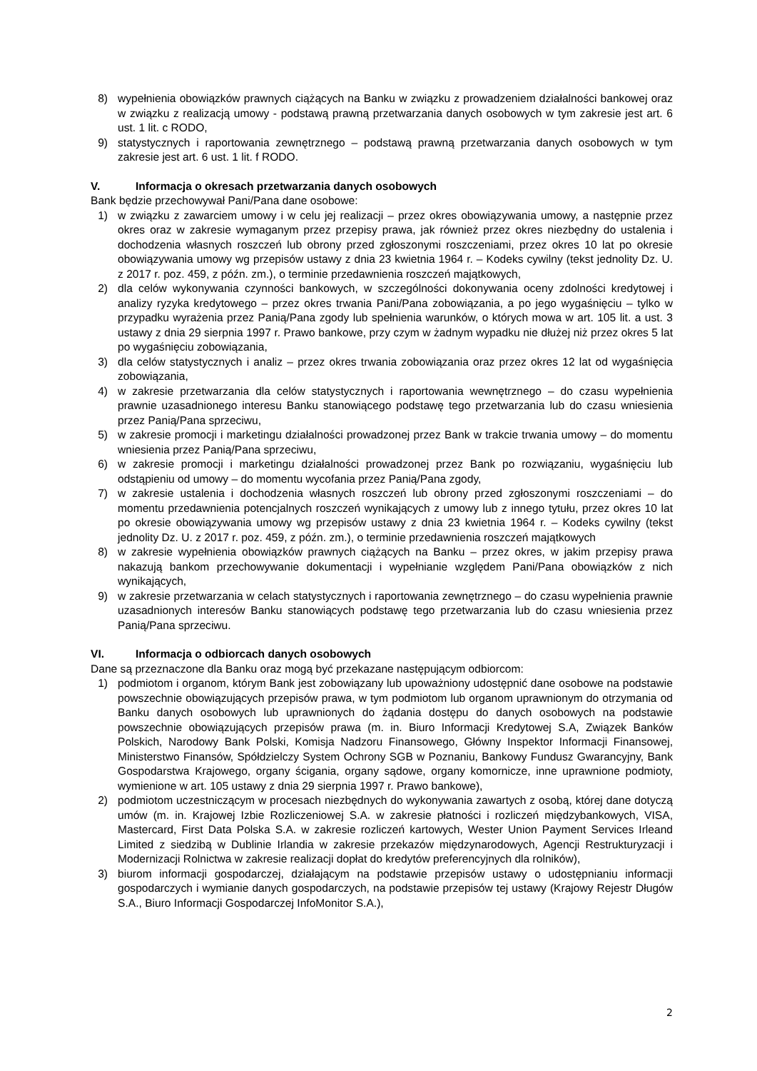8) wypełnienia obowiązków prawnych ciążących na Banku w związku z prowadzeniem działalności bankowej oraz w związku z realizacją umowy - podstawą prawną przetwarzania danych osobowych w tym zakresie jest art. 6 ust. 1 lit. c RODO,
9) statystycznych i raportowania zewnętrznego – podstawą prawną przetwarzania danych osobowych w tym zakresie jest art. 6 ust. 1 lit. f RODO.
V. Informacja o okresach przetwarzania danych osobowych
Bank będzie przechowywał Pani/Pana dane osobowe:
1) w związku z zawarciem umowy i w celu jej realizacji – przez okres obowiązywania umowy, a następnie przez okres oraz w zakresie wymaganym przez przepisy prawa, jak również przez okres niezbędny do ustalenia i dochodzenia własnych roszczeń lub obrony przed zgłoszonymi roszczeniami, przez okres 10 lat po okresie obowiązywania umowy wg przepisów ustawy z dnia 23 kwietnia 1964 r. – Kodeks cywilny (tekst jednolity Dz. U. z 2017 r. poz. 459, z późn. zm.), o terminie przedawnienia roszczeń majątkowych,
2) dla celów wykonywania czynności bankowych, w szczególności dokonywania oceny zdolności kredytowej i analizy ryzyka kredytowego – przez okres trwania Pani/Pana zobowiązania, a po jego wygaśnięciu – tylko w przypadku wyrażenia przez Panią/Pana zgody lub spełnienia warunków, o których mowa w art. 105 lit. a ust. 3 ustawy z dnia 29 sierpnia 1997 r. Prawo bankowe, przy czym w żadnym wypadku nie dłużej niż przez okres 5 lat po wygaśnięciu zobowiązania,
3) dla celów statystycznych i analiz – przez okres trwania zobowiązania oraz przez okres 12 lat od wygaśnięcia zobowiązania,
4) w zakresie przetwarzania dla celów statystycznych i raportowania wewnętrznego – do czasu wypełnienia prawnie uzasadnionego interesu Banku stanowiącego podstawę tego przetwarzania lub do czasu wniesienia przez Panią/Pana sprzeciwu,
5) w zakresie promocji i marketingu działalności prowadzonej przez Bank w trakcie trwania umowy – do momentu wniesienia przez Panią/Pana sprzeciwu,
6) w zakresie promocji i marketingu działalności prowadzonej przez Bank po rozwiązaniu, wygaśnięciu lub odstąpieniu od umowy – do momentu wycofania przez Panią/Pana zgody,
7) w zakresie ustalenia i dochodzenia własnych roszczeń lub obrony przed zgłoszonymi roszczeniami – do momentu przedawnienia potencjalnych roszczeń wynikających z umowy lub z innego tytułu, przez okres 10 lat po okresie obowiązywania umowy wg przepisów ustawy z dnia 23 kwietnia 1964 r. – Kodeks cywilny (tekst jednolity Dz. U. z 2017 r. poz. 459, z późn. zm.), o terminie przedawnienia roszczeń majątkowych
8) w zakresie wypełnienia obowiązków prawnych ciążących na Banku – przez okres, w jakim przepisy prawa nakazują bankom przechowywanie dokumentacji i wypełnianie względem Pani/Pana obowiązków z nich wynikających,
9) w zakresie przetwarzania w celach statystycznych i raportowania zewnętrznego – do czasu wypełnienia prawnie uzasadnionych interesów Banku stanowiących podstawę tego przetwarzania lub do czasu wniesienia przez Panią/Pana sprzeciwu.
VI. Informacja o odbiorcach danych osobowych
Dane są przeznaczone dla Banku oraz mogą być przekazane następującym odbiorcom:
1) podmiotom i organom, którym Bank jest zobowiązany lub upoważniony udostępnić dane osobowe na podstawie powszechnie obowiązujących przepisów prawa, w tym podmiotom lub organom uprawnionym do otrzymania od Banku danych osobowych lub uprawnionych do żądania dostępu do danych osobowych na podstawie powszechnie obowiązujących przepisów prawa (m. in. Biuro Informacji Kredytowej S.A, Związek Banków Polskich, Narodowy Bank Polski, Komisja Nadzoru Finansowego, Główny Inspektor Informacji Finansowej, Ministerstwo Finansów, Spółdzielczy System Ochrony SGB w Poznaniu, Bankowy Fundusz Gwarancyjny, Bank Gospodarstwa Krajowego, organy ścigania, organy sądowe, organy komornicze, inne uprawnione podmioty, wymienione w art. 105 ustawy z dnia 29 sierpnia 1997 r. Prawo bankowe),
2) podmiotom uczestniczącym w procesach niezbędnych do wykonywania zawartych z osobą, której dane dotyczą umów (m. in. Krajowej Izbie Rozliczeniowej S.A. w zakresie płatności i rozliczeń międzybankowych, VISA, Mastercard, First Data Polska S.A. w zakresie rozliczeń kartowych, Wester Union Payment Services Irleand Limited z siedzibą w Dublinie Irlandia w zakresie przekazów międzynarodowych, Agencji Restrukturyzacji i Modernizacji Rolnictwa w zakresie realizacji dopłat do kredytów preferencyjnych dla rolników),
3) biurom informacji gospodarczej, działającym na podstawie przepisów ustawy o udostępnianiu informacji gospodarczych i wymianie danych gospodarczych, na podstawie przepisów tej ustawy (Krajowy Rejestr Długów S.A., Biuro Informacji Gospodarczej InfoMonitor S.A.),
2